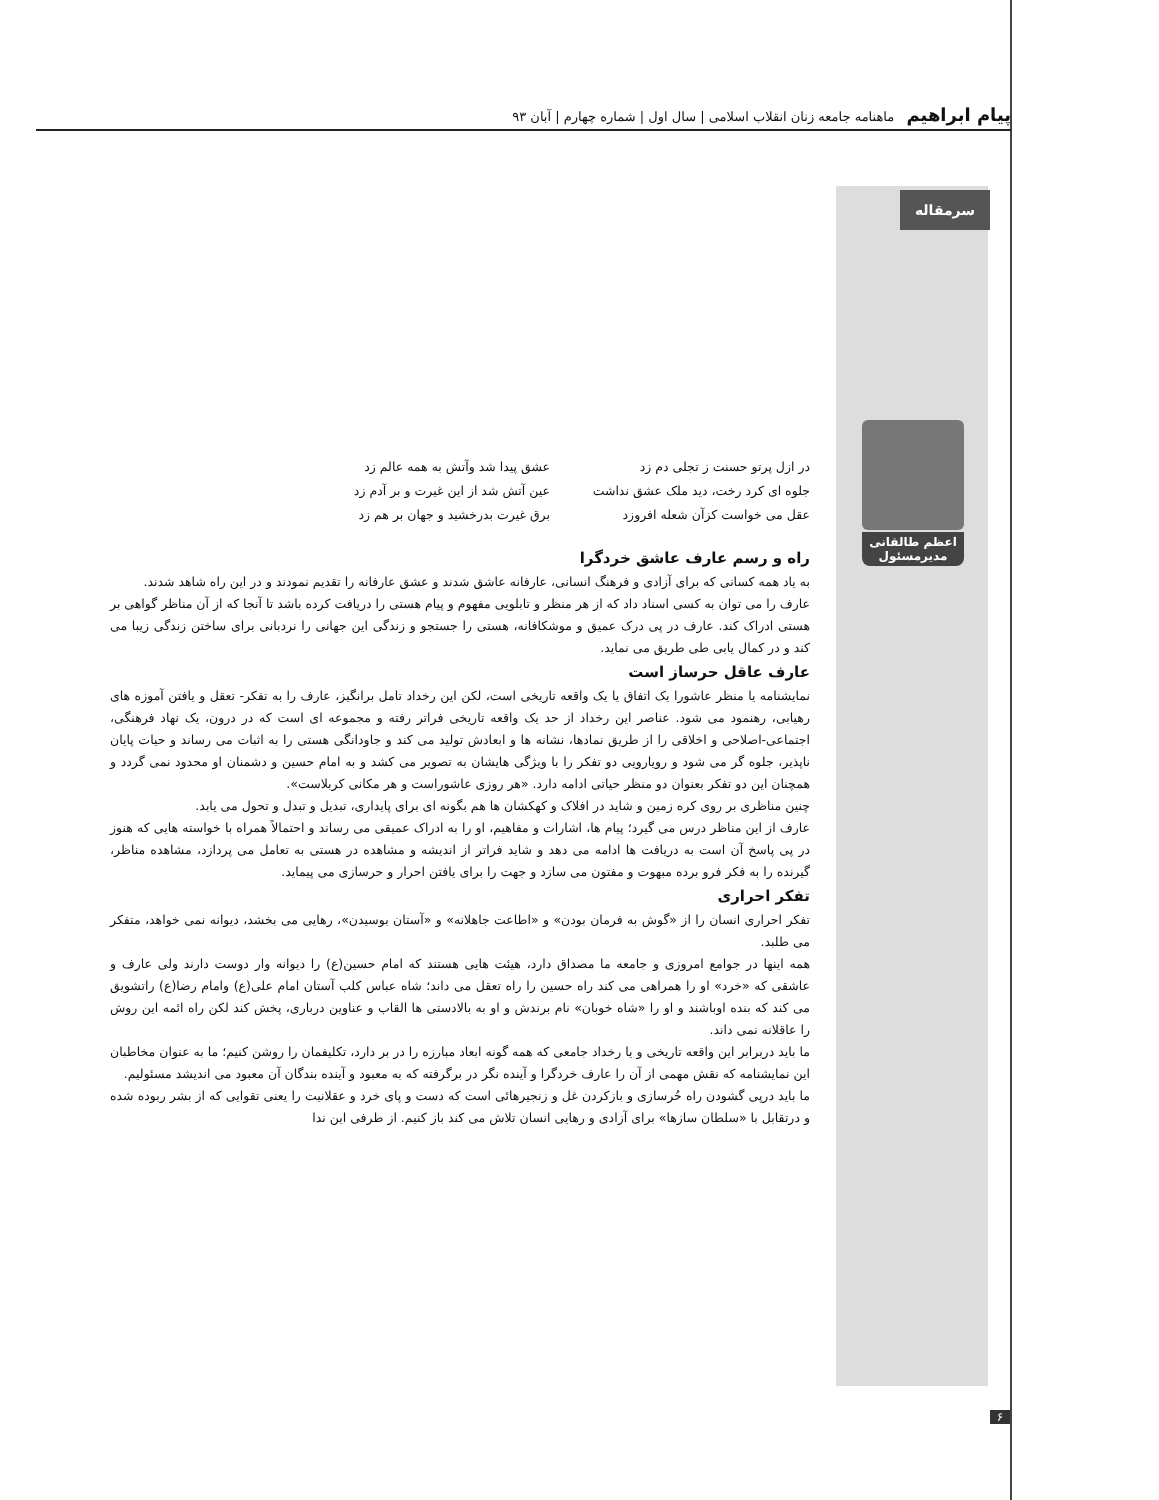پیام ابراهیم ماهنامه جامعه زنان انقلاب اسلامی | سال اول | شماره چهارم | آبان ۹۳
سرمقاله
اعظم طالقانی
مدیرمسئول
در ازل پرتو حسنت ز تجلی دم زد عشق پیدا شد وآتش به همه عالم زد جلوه ای کرد رخت، دید ملک عشق نداشت عین آتش شد از این غیرت و بر آدم زد عقل می خواست کزآن شعله افروزد برق غیرت بدرخشید و جهان بر هم زد
راه و رسم عارف عاشق خردگرا
به یاد همه کسانی که برای آزادی و فرهنگ انسانی، عارفانه عاشق شدند و عشق عارفانه را تقدیم نمودند و در این راه شاهد شدند.
عارف را می توان به کسی اسناد داد که از هر منظر و تابلویی مفهوم و پیام هستی را دریافت کرده باشد تا آنجا که از آن مناظر گواهی بر هستی ادراک کند. عارف در پی درک عمیق و موشکافانه، هستی را جستجو و زندگی این جهانی را نردبانی برای ساختن زندگی زیبا می کند و در کمال یابی طی طریق می نماید.
عارف عاقل حرساز است
نمایشنامه یا منظر عاشورا یک اتفاق یا یک واقعه تاریخی است، لکن این رخداد تامل برانگیز، عارف را به تفکر- تعقل و یافتن آموزه های رهیابی، رهنمود می شود. عناصر این رخداد از حد یک واقعه تاریخی فراتر رفته و مجموعه ای است که در درون، یک نهاد فرهنگی، اجتماعی-اصلاحی و اخلاقی را از طریق نمادها، نشانه ها و ابعادش تولید می کند و جاودانگی هستی را به اثبات می رساند و حیات پایان ناپذیر، جلوه گر می شود و رویارویی دو تفکر را با ویژگی هایشان به تصویر می کشد و به امام حسین و دشمنان او محدود نمی گردد و همچنان این دو تفکر بعنوان دو منظر حیاتی ادامه دارد. «هر روزی عاشوراست و هر مکانی کربلاست».
چنین مناظری بر روی کره زمین و شاید در افلاک و کهکشان ها هم بگونه ای برای پایداری، تبدیل و تبدل و تحول می یابد.
عارف از این مناظر درس می گیرد؛ پیام ها، اشارات و مفاهیم، او را به ادراک عمیقی می رساند و احتمالاً همراه با خواسته هایی که هنوز در پی پاسخ آن است به دریافت ها ادامه می دهد و شاید فراتر از اندیشه و مشاهده در هستی به تعامل می پردازد، مشاهده مناظر، گیرنده را به فکر فرو برده مبهوت و مفتون می سازد و جهت را برای یافتن احرار و حرسازی می پیماید.
تفکر احراری
تفکر احراری انسان را از «گوش به فرمان بودن» و «اطاعت جاهلانه» و «آستان بوسیدن»، رهایی می بخشد، دیوانه نمی خواهد، متفکر می طلبد.
همه اینها در جوامع امروزی و جامعه ما مصداق دارد، هیئت هایی هستند که امام حسین(ع) را دیوانه وار دوست دارند ولی عارف و عاشقی که «خرد» او را همراهی می کند راه حسین را راه تعقل می داند؛ شاه عباس کلب آستان امام علی(ع) وامام رضا(ع) راتشویق می کند که بنده اوباشند و او را «شاه خوبان» نام برندش و او به بالادستی ها القاب و عناوین درباری، پخش کند لکن راه ائمه این روش را عاقلانه نمی داند.
ما باید دربرابر این واقعه تاریخی و یا رخداد جامعی که همه گونه ابعاد مبارزه را در بر دارد، تکلیفمان را روشن کنیم؛ ما به عنوان مخاطبان این نمایشنامه که نقش مهمی از آن را عارف خردگرا و آینده نگر در برگرفته که به معبود و آینده بندگان آن معبود می اندیشد مسئولیم.
ما باید درپی گشودن راه حُرسازی و بازکردن غل و زنجیرهائی است که دست و پای خرد و عقلانیت را یعنی تقوایی که از بشر ربوده شده و درتقابل با «سلطان سازها» برای آزادی و رهایی انسان تلاش می کند باز کنیم. از طرفی این ندا
۶